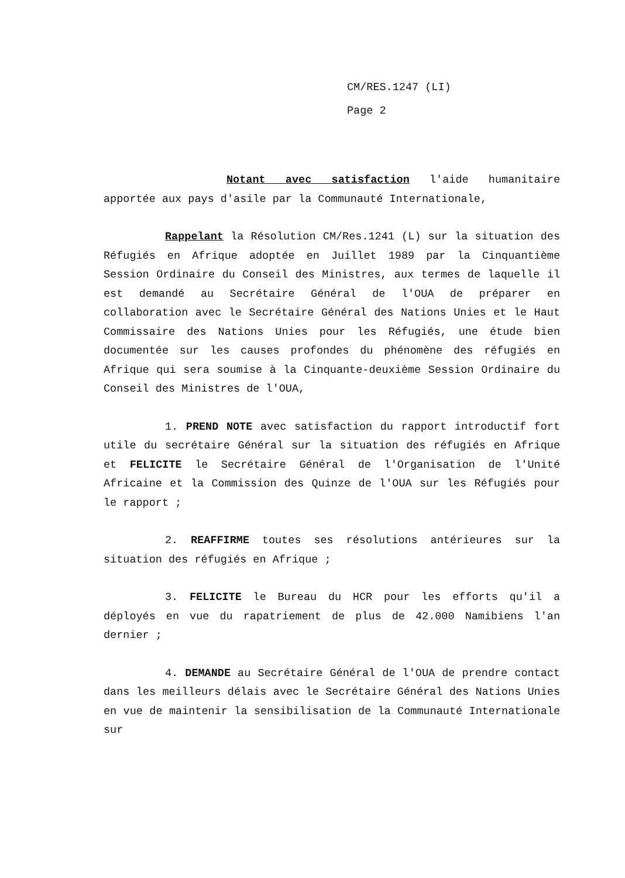CM/RES.1247 (LI)
Page 2
Notant avec satisfaction l'aide humanitaire apportée aux pays d'asile par la Communauté Internationale,
Rappelant la Résolution CM/Res.1241 (L) sur la situation des Réfugiés en Afrique adoptée en Juillet 1989 par la Cinquantième Session Ordinaire du Conseil des Ministres, aux termes de laquelle il est demandé au Secrétaire Général de l'OUA de préparer en collaboration avec le Secrétaire Général des Nations Unies et le Haut Commissaire des Nations Unies pour les Réfugiés, une étude bien documentée sur les causes profondes du phénomène des réfugiés en Afrique qui sera soumise à la Cinquante-deuxième Session Ordinaire du Conseil des Ministres de l'OUA,
1. PREND NOTE avec satisfaction du rapport introductif fort utile du secrétaire Général sur la situation des réfugiés en Afrique et FELICITE le Secrétaire Général de l'Organisation de l'Unité Africaine et la Commission des Quinze de l'OUA sur les Réfugiés pour le rapport ;
2. REAFFIRME toutes ses résolutions antérieures sur la situation des réfugiés en Afrique ;
3. FELICITE le Bureau du HCR pour les efforts qu'il a déployés en vue du rapatriement de plus de 42.000 Namibiens l'an dernier ;
4. DEMANDE au Secrétaire Général de l'OUA de prendre contact dans les meilleurs délais avec le Secrétaire Général des Nations Unies en vue de maintenir la sensibilisation de la Communauté Internationale sur